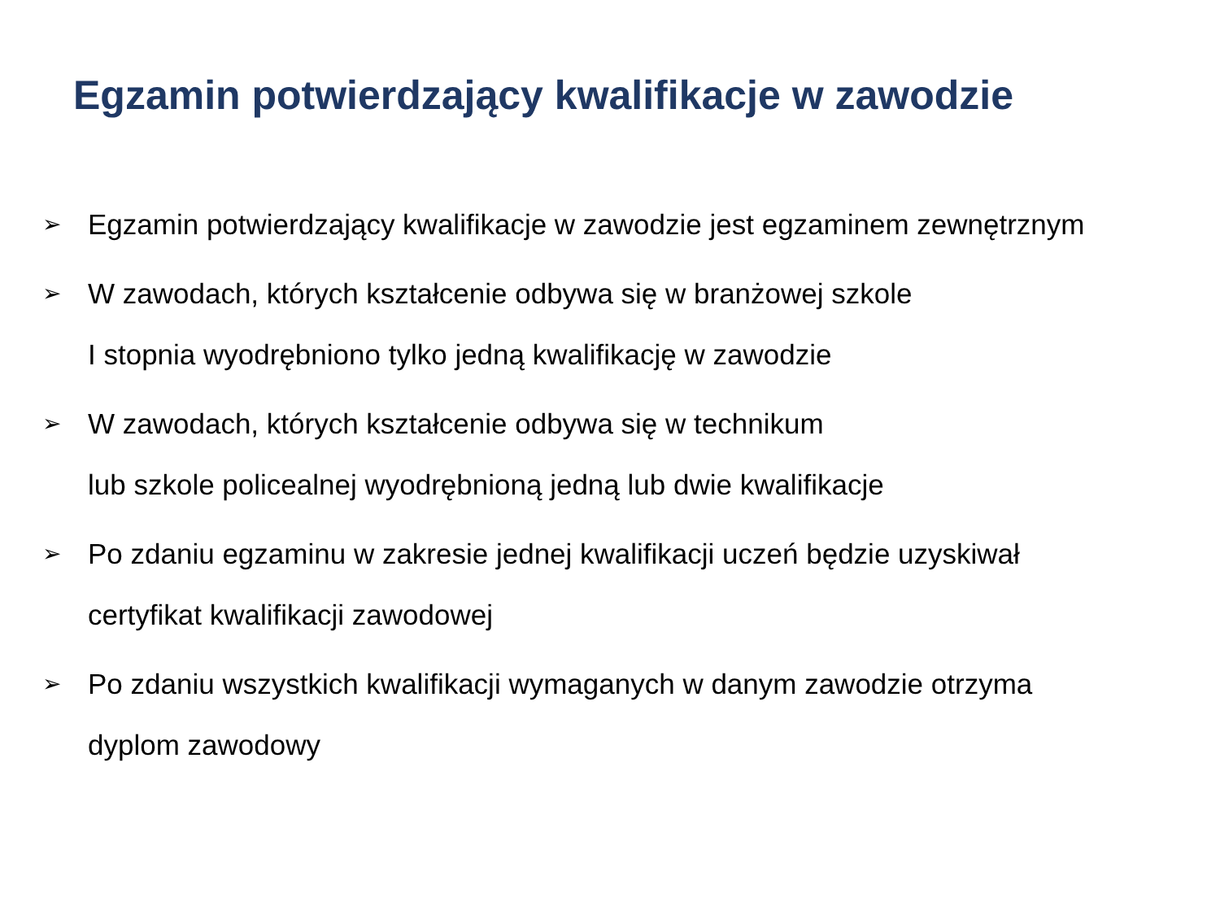Egzamin potwierdzający kwalifikacje w zawodzie
➢ Egzamin potwierdzający kwalifikacje w zawodzie jest egzaminem zewnętrznym
➢ W zawodach, których kształcenie odbywa się w branżowej szkole
I stopnia wyodrębniono tylko jedną kwalifikację w zawodzie
➢ W zawodach, których kształcenie odbywa się w technikum
lub szkole policealnej wyodrębnioną jedną lub dwie kwalifikacje
➢ Po zdaniu egzaminu w zakresie jednej kwalifikacji uczeń będzie uzyskiwał
certyfikat kwalifikacji zawodowej
➢ Po zdaniu wszystkich kwalifikacji wymaganych w danym zawodzie otrzyma
dyplom zawodowy